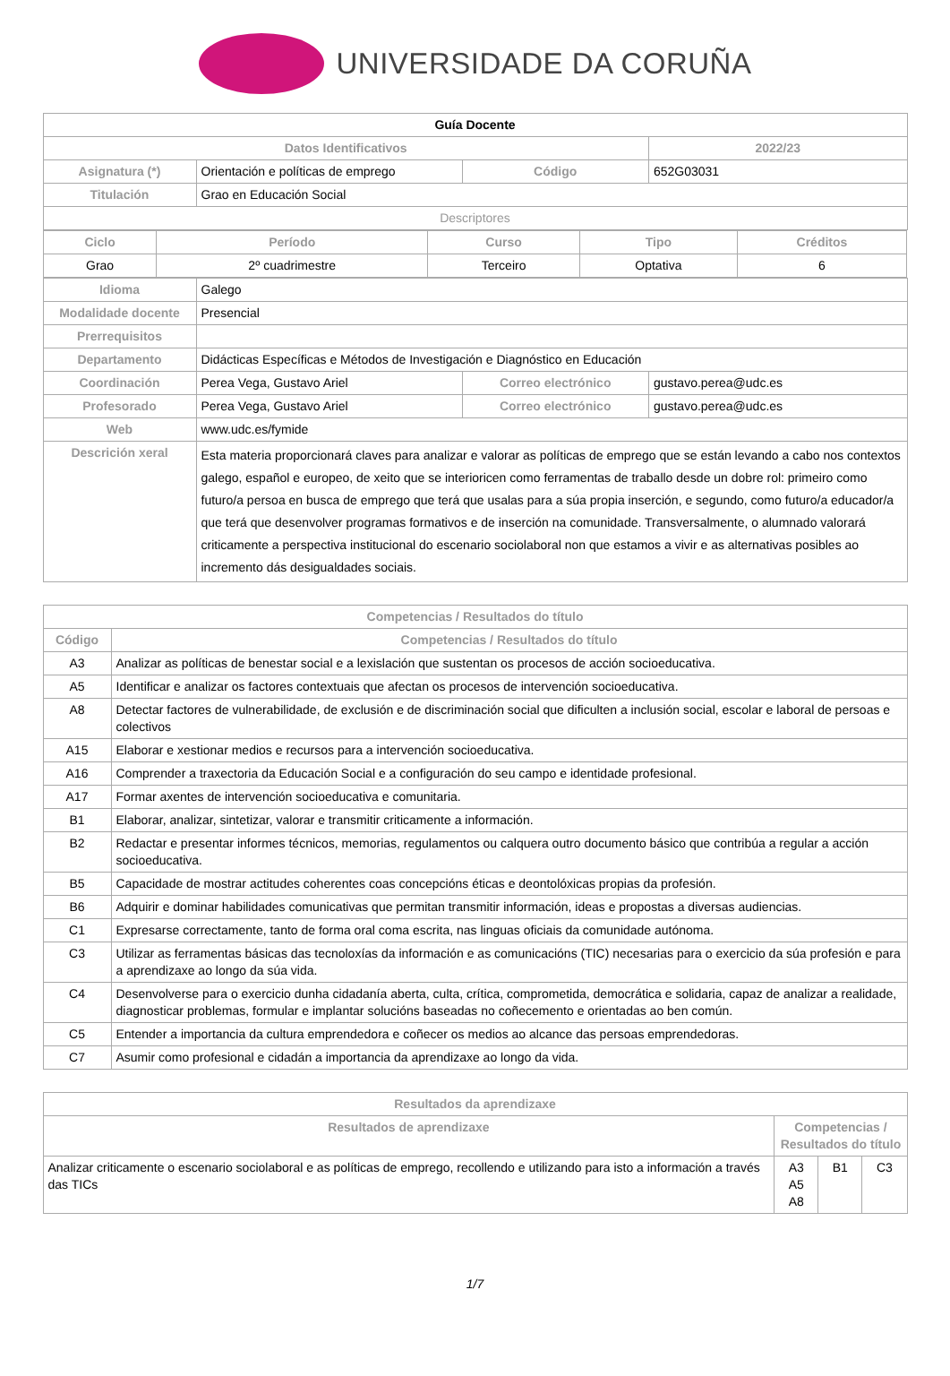UNIVERSIDADE DA CORUÑA
| Guía Docente | | | | |
| Datos Identificativos | | | | 2022/23 |
| Asignatura (*) | Orientación e políticas de emprego | | Código | 652G03031 |
| Titulación | Grao en Educación Social | | | |
| Descriptores | | | | |
| / Ciclo / Período / Curso / Tipo / Créditos / / --- / --- / --- / --- / --- / / Grao / 2º cuadrimestre / Terceiro / Optativa / 6 / | | | | |
| Idioma | Galego | | | |
| Modalidade docente | Presencial | | | |
| Prerrequisitos | | | | |
| Departamento | Didácticas Específicas e Métodos de Investigación e Diagnóstico en Educación | | | |
| Coordinación | Perea Vega, Gustavo Ariel | Correo electrónico | | gustavo.perea@udc.es |
| Profesorado | Perea Vega, Gustavo Ariel | Correo electrónico | | gustavo.perea@udc.es |
| Web | www.udc.es/fymide | | | |
| Descrición xeral | Esta materia proporcionará claves para analizar e valorar as políticas de emprego que se están levando a cabo nos contextos galego, español e europeo, de xeito que se interioricen como ferramentas de traballo desde un dobre rol: primeiro como futuro/a persoa en busca de emprego que terá que usalas para a súa propia inserción, e segundo, como futuro/a educador/a que terá que desenvolver programas formativos e de inserción na comunidade. Transversalmente, o alumnado valorará criticamente a perspectiva institucional do escenario sociolaboral non que estamos a vivir e as alternativas posibles ao incremento dás desigualdades sociais. | | | |
| Competencias / Resultados do título | |
| --- | --- |
| Código | Competencias / Resultados do título |
| A3 | Analizar as políticas de benestar social e a lexislación que sustentan os procesos de acción socioeducativa. |
| A5 | Identificar e analizar os factores contextuais que afectan os procesos de intervención socioeducativa. |
| A8 | Detectar factores de vulnerabilidade, de exclusión e de discriminación social que dificulten a inclusión social, escolar e laboral de persoas e colectivos |
| A15 | Elaborar e xestionar medios e recursos para a intervención socioeducativa. |
| A16 | Comprender a traxectoria da Educación Social e a configuración do seu campo e identidade profesional. |
| A17 | Formar axentes de intervención socioeducativa e comunitaria. |
| B1 | Elaborar, analizar, sintetizar, valorar e transmitir criticamente a información. |
| B2 | Redactar e presentar informes técnicos, memorias, regulamentos ou calquera outro documento básico que contribúa a regular a acción socioeducativa. |
| B5 | Capacidade de mostrar actitudes coherentes coas concepcións éticas e deontolóxicas propias da profesión. |
| B6 | Adquirir e dominar habilidades comunicativas que permitan transmitir información, ideas e propostas a diversas audiencias. |
| C1 | Expresarse correctamente, tanto de forma oral coma escrita, nas linguas oficiais da comunidade autónoma. |
| C3 | Utilizar as ferramentas básicas das tecnoloxías da información e as comunicacións (TIC) necesarias para o exercicio da súa profesión e para a aprendizaxe ao longo da súa vida. |
| C4 | Desenvolverse para o exercicio dunha cidadanía aberta, culta, crítica, comprometida, democrática e solidaria, capaz de analizar a realidade, diagnosticar problemas, formular e implantar solucións baseadas no coñecemento e orientadas ao ben común. |
| C5 | Entender a importancia da cultura emprendedora e coñecer os medios ao alcance das persoas emprendedoras. |
| C7 | Asumir como profesional e cidadán a importancia da aprendizaxe ao longo da vida. |
| Resultados da aprendizaxe | | | |
| --- | --- | --- | --- |
| Resultados de aprendizaxe | Competencias / Resultados do título | | |
| Analizar criticamente o escenario sociolaboral e as políticas de emprego, recollendo e utilizando para isto a información a través das TICs | A3 A5 A8 | B1 | C3 |
1/7